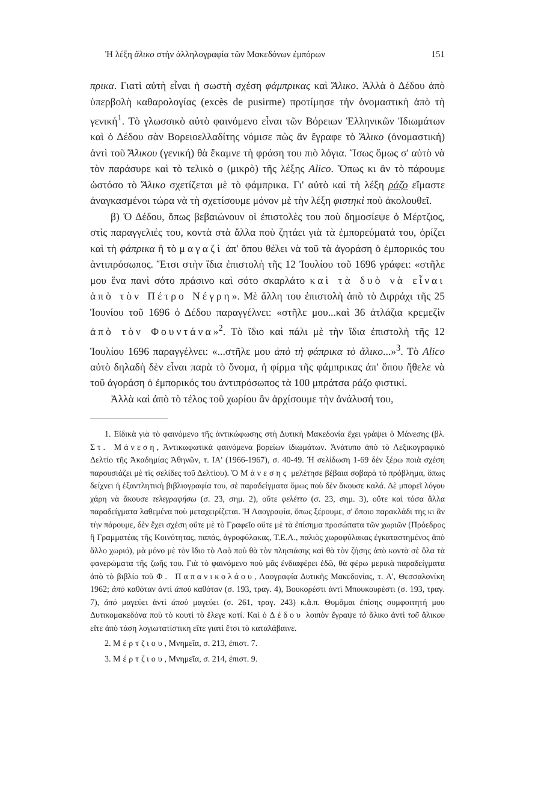Ἡ λέξη ἄλικο στὴν ἀλληλογραφία τῶν Μακεδόνων ἐμπόρων 151
πρικα. Γιατὶ αὐτὴ εἶναι ἡ σωστὴ σχέση φάμπρικας καὶ Ἄλικο. Ἀλλὰ ὁ Δέδου ἀπὸ ὑπερβολὴ καθαρολογίας (excès de pusirme) προτίμησε τὴν ὀνομαστικὴ ἀπὸ τὴ γενική<sup>1</sup>. Τὸ γλωσσικὸ αὐτὸ φαινόμενο εἶναι τῶν Βόρειων Ἑλληνικῶν Ἰδιωμάτων καὶ ὁ Δέδου σὰν Βορειοελλαδίτης νόμισε πὼς ἂν ἔγραφε τὸ Ἄλικο (ὀνομαστική) ἀντὶ τοῦ Ἄλικου (γενική) θὰ ἔκαμνε τὴ φράση του πιὸ λόγια. Ἴσως ὅμως σ' αὐτὸ νὰ τὸν παράσυρε καὶ τὸ τελικὸ ο (μικρὸ) τῆς λέξης Alico. Ὅπως κι ἂν τὸ πάρουμε ὡστόσο τὸ Ἄλικο σχετίζεται μὲ τὸ φάμπρικα. Γι' αὐτὸ καὶ τὴ λέξη ράζο εἴμαστε ἀναγκασμένοι τώρα νὰ τὴ σχετίσουμε μόνον μὲ τὴν λέξη φιστηκὶ ποὺ ἀκολουθεῖ.
β) Ὁ Δέδου, ὅπως βεβαιώνουν οἱ ἐπιστολὲς του ποὺ δημοσίεψε ὁ Μέρτζιος, στὶς παραγγελιές του, κοντὰ στὰ ἄλλα ποὺ ζητάει γιὰ τὰ ἐμπορεύματά του, ὁρίζει καὶ τὴ φάπρικα ἢ τὸ μαγαζὶ ἀπ' ὅπου θέλει νὰ τοῦ τὰ ἀγοράση ὁ ἐμπορικός του ἀντιπρόσωπος. Ἔτσι στὴν ἴδια ἐπιστολὴ τῆς 12 Ἰουλίου τοῦ 1696 γράφει: «στῆλε μου ἕνα πανὶ σότο πράσινο καὶ σότο σκαρλάτο καὶ τὰ δυὸ νὰ εἶναι ἀπὸ τὸν Πέτρο Νέγρη». Μὲ ἄλλη του ἐπιστολὴ ἀπὸ τὸ Διρράχι τῆς 25 Ἰουνίου τοῦ 1696 ὁ Δέδου παραγγέλνει: «στῆλε μου...καὶ 36 ἀτλάζια κρεμεζὶν ἀπὸ τὸν Φουντάνα»<sup>2</sup>. Τὸ ἴδιο καὶ πάλι μὲ τὴν ἴδια ἐπιστολὴ τῆς 12 Ἰουλίου 1696 παραγγέλνει: «...στῆλε μου ἀπὸ τὴ φάπρικα τὸ ἄλικο...»<sup>3</sup>. Τὸ Alico αὐτὸ δηλαδὴ δὲν εἶναι παρὰ τὸ ὄνομα, ἡ φίρμα τῆς φάμπρικας ἀπ' ὅπου ἤθελε νὰ τοῦ ἀγοράση ὁ ἐμπορικός του ἀντιπρόσωπος τὰ 100 μπράτσα ράζο φιστικί.
Ἀλλὰ καὶ ἀπὸ τὸ τέλος τοῦ χωρίου ἂν ἀρχίσουμε τὴν ἀνάλυσή του,
1. Εἰδικὰ γιὰ τὸ φαινόμενο τῆς ἀντικώφωσης στὴ Δυτικὴ Μακεδονία ἔχει γράψει ὁ Μάνεσης (βλ. Στ. Μάνεση, Ἀντικωφωτικὰ φαινόμενα βορείων ἰδιωμάτων. Ἀνάτυπο ἀπὸ τὸ Λεξικογραφικὸ Δελτίο τῆς Ἀκαδημίας Ἀθηνῶν, τ. ΙΑ' (1966-1967), σ. 40-49. Ἡ σελίδωση 1-69 δὲν ξέρω ποιὰ σχέση παρουσιάζει μὲ τὶς σελίδες τοῦ Δελτίου). Ὁ Μάνεσης μελέτησε βέβαια σοβαρὰ τὸ πρόβλημα, ὅπως δείχνει ἡ ἐξαντλητικὴ βιβλιογραφία του, σὲ παραδείγματα ὅμως ποὺ δὲν ἄκουσε καλά. Δὲ μπορεῖ λόγου χάρη νὰ ἄκουσε τελεγραφήσω (σ. 23, σημ. 2), οὔτε φελέττο (σ. 23, σημ. 3), οὔτε καὶ τόσα ἄλλα παραδείγματα λαθεμένα ποὺ μεταχειρίζεται. Ἡ Λαογραφία, ὅπως ξέρουμε, σ' ὅποιο παρακλάδι της κι ἂν τὴν πάρουμε, δὲν ἔχει σχέση οὔτε μὲ τὸ Γραφεῖο οὔτε μὲ τὰ ἐπίσημα προσώπατα τῶν χωριῶν (Πρόεδρος ἢ Γραμματέας τῆς Κοινότητας, παπάς, ἀγροφύλακας, Τ.Ε.Α., παλιὸς χωροφύλακας ἐγκαταστημένος ἀπὸ ἄλλο χωριό), μὰ μόνο μὲ τὸν ἴδιο τὸ Λαὸ ποὺ θὰ τὸν πλησιάσης καὶ θὰ τὸν ζήσης ἀπὸ κοντὰ σὲ ὅλα τὰ φανερώματα τῆς ζωῆς του. Γιὰ τὸ φαινόμενο ποὺ μᾶς ἐνδιαφέρει ἐδῶ, θὰ φέρω μερικὰ παραδείγματα ἀπὸ τὸ βιβλίο τοῦ Φ. Παπανικολάου, Λαογραφία Δυτικῆς Μακεδονίας, τ. Α', Θεσσαλονίκη 1962; ἀπὸ καθόταν ἀντὶ ἀπoὺ καθόταν (σ. 193, τραγ. 4), Βουκορέστι ἀντὶ Μπουκουρέστι (σ. 193, τραγ. 7), ἀπὸ μαγεύει ἀντὶ ἀπoὺ μαγεύει (σ. 261, τραγ. 243) κ.ἄ.π. Θυμᾶμαι ἐπίσης συμφοιτητή μου Δυτικομακεδόνα ποὺ τὸ κουτὶ τὸ ἔλεγε κοτί. Καὶ ὁ Δέδου λοιπὸν ἔγραψε τὸ ἄλικο ἀντὶ τοῦ ἄλικου εἴτε ἀπὸ τάση λογιωτατίστικη εἴτε γιατὶ ἔτσι τὸ καταλάβαινε.
2. Μέρτζιου, Μνημεῖα, σ. 213, ἐπιστ. 7.
3. Μέρτζιου, Μνημεῖα, σ. 214, ἐπιστ. 9.